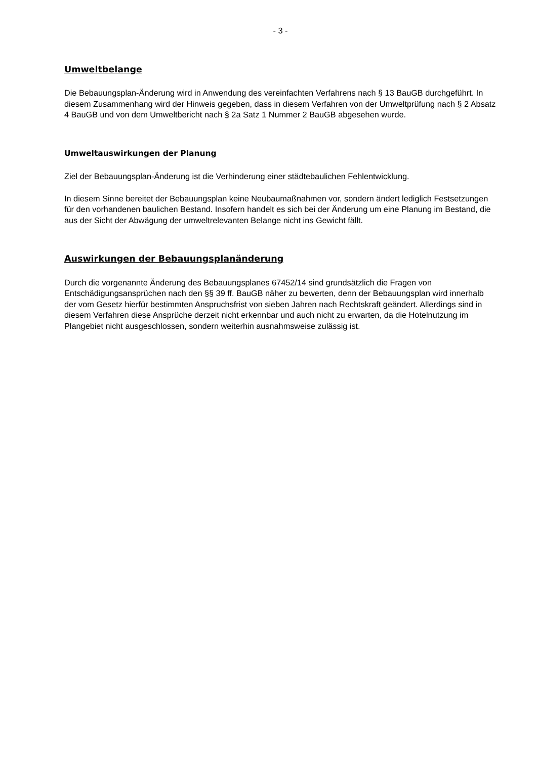- 3 -
Umweltbelange
Die Bebauungsplan-Änderung wird in Anwendung des vereinfachten Verfahrens nach § 13 BauGB durchgeführt. In diesem Zusammenhang wird der Hinweis gegeben, dass in diesem Verfahren von der Umweltprüfung nach § 2 Absatz 4 BauGB und von dem Umweltbericht nach § 2a Satz 1 Nummer 2 BauGB abgesehen wurde.
Umweltauswirkungen der Planung
Ziel der Bebauungsplan-Änderung ist die Verhinderung einer städtebaulichen Fehlentwicklung.
In diesem Sinne bereitet der Bebauungsplan keine Neubaumaßnahmen vor, sondern ändert lediglich Festsetzungen für den vorhandenen baulichen Bestand. Insofern handelt es sich bei der Änderung um eine Planung im Bestand, die aus der Sicht der Abwägung der umweltrelevanten Belange nicht ins Gewicht fällt.
Auswirkungen der Bebauungsplanänderung
Durch die vorgenannte Änderung des Bebauungsplanes 67452/14 sind grundsätzlich die Fragen von Entschädigungsansprüchen nach den §§ 39 ff. BauGB näher zu bewerten, denn der Bebauungsplan wird innerhalb der vom Gesetz hierfür bestimmten Anspruchsfrist von sieben Jahren nach Rechtskraft geändert. Allerdings sind in diesem Verfahren diese Ansprüche derzeit nicht erkennbar und auch nicht zu erwarten, da die Hotelnutzung im Plangebiet nicht ausgeschlossen, sondern weiterhin ausnahmsweise zulässig ist.